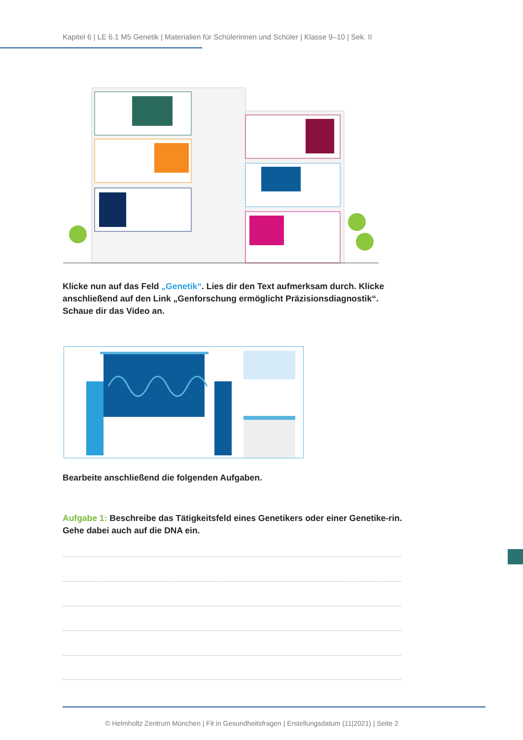Kapitel 6 | LE 6.1 M5 Genetik | Materialien für Schülerinnen und Schüler | Klasse 9–10 | Sek. II
Klicke nun auf das Feld „Genetik“. Lies dir den Text aufmerksam durch. Klicke anschließend auf den Link „Genforschung ermöglicht Präzisionsdiagnostik“. Schaue dir das Video an.
Bearbeite anschließend die folgenden Aufgaben.
Aufgabe 1: Beschreibe das Tätigkeitsfeld eines Genetikers oder einer Genetike-rin. Gehe dabei auch auf die DNA ein.
© Helmholtz Zentrum München | Fit in Gesundheitsfragen | Erstellungsdatum (11|2021) | Seite 2